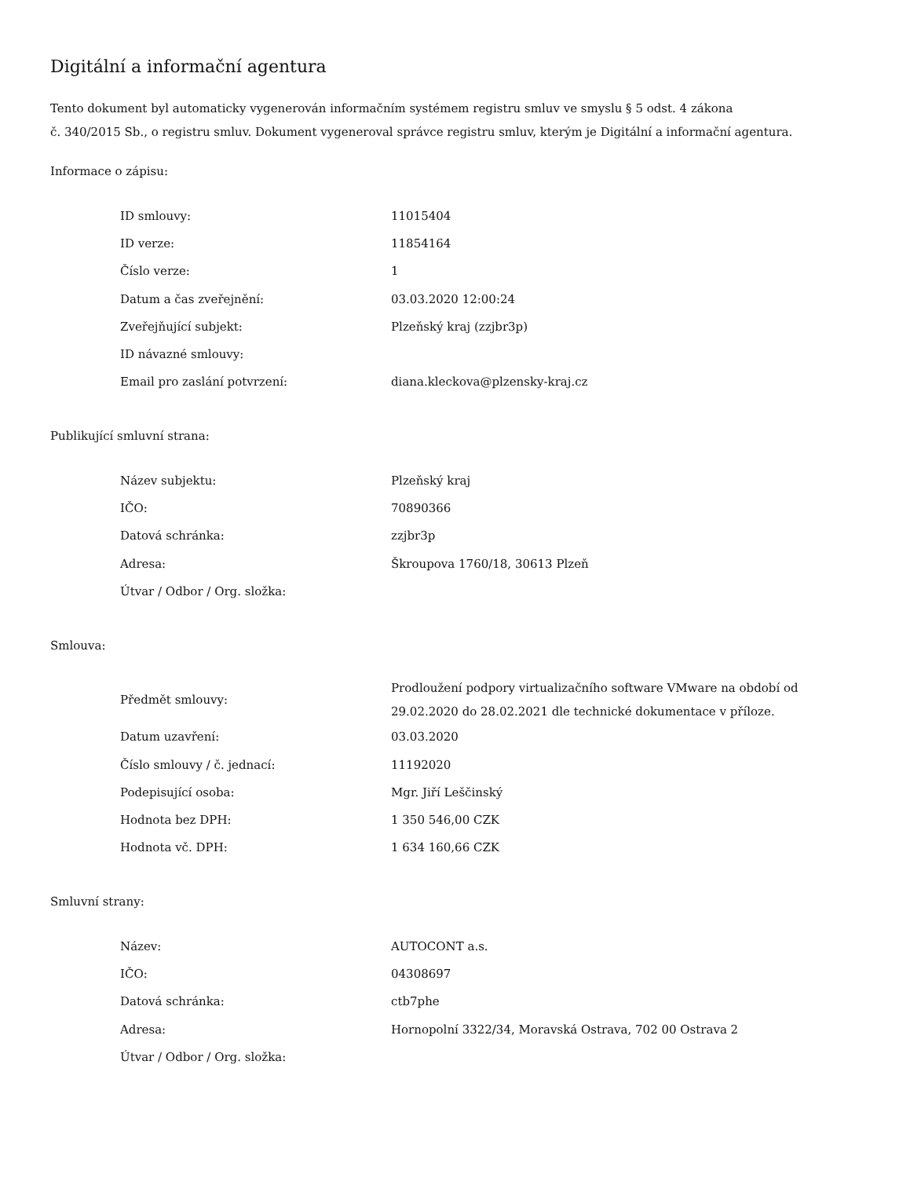Digitální a informační agentura
Tento dokument byl automaticky vygenerován informačním systémem registru smluv ve smyslu § 5 odst. 4 zákona
č. 340/2015 Sb., o registru smluv. Dokument vygeneroval správce registru smluv, kterým je Digitální a informační agentura.
Informace o zápisu:
| ID smlouvy: | 11015404 |
| ID verze: | 11854164 |
| Číslo verze: | 1 |
| Datum a čas zveřejnění: | 03.03.2020 12:00:24 |
| Zveřejňující subjekt: | Plzeňský kraj (zzjbr3p) |
| ID návazné smlouvy: | |
| Email pro zaslání potvrzení: | diana.kleckova@plzensky-kraj.cz |
Publikující smluvní strana:
| Název subjektu: | Plzeňský kraj |
| IČO: | 70890366 |
| Datová schránka: | zzjbr3p |
| Adresa: | Škroupova 1760/18, 30613 Plzeň |
| Útvar / Odbor / Org. složka: | |
Smlouva:
| Předmět smlouvy: | Prodloužení podpory virtualizačního software VMware na období od 29.02.2020 do 28.02.2021 dle technické dokumentace v příloze. |
| Datum uzavření: | 03.03.2020 |
| Číslo smlouvy / č. jednací: | 11192020 |
| Podepisující osoba: | Mgr. Jiří Leščinský |
| Hodnota bez DPH: | 1 350 546,00 CZK |
| Hodnota vč. DPH: | 1 634 160,66 CZK |
Smluvní strany:
| Název: | AUTOCONT a.s. |
| IČO: | 04308697 |
| Datová schránka: | ctb7phe |
| Adresa: | Hornopolní 3322/34, Moravská Ostrava, 702 00 Ostrava 2 |
| Útvar / Odbor / Org. složka: | |